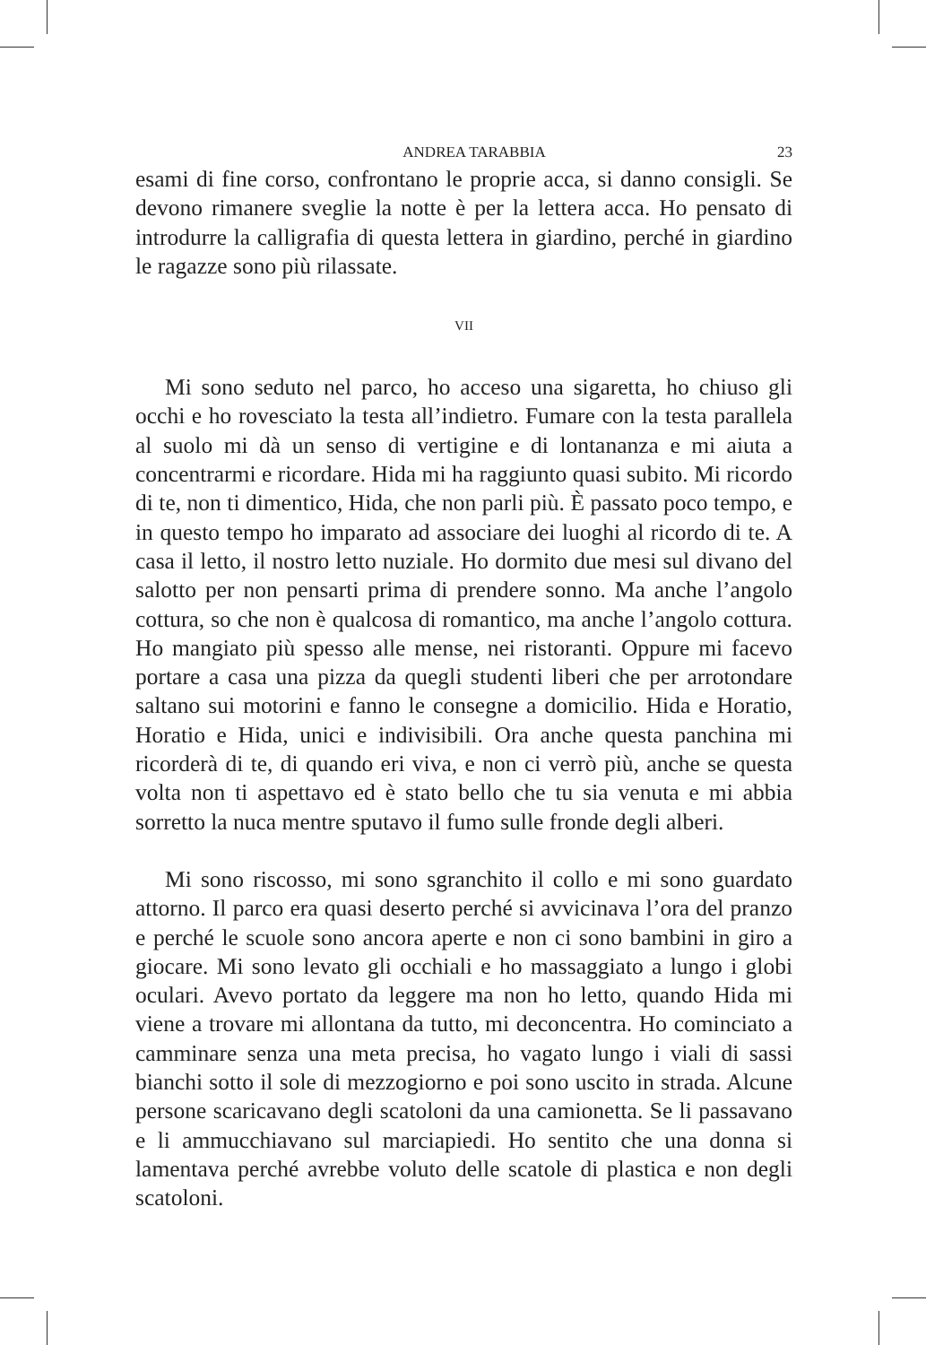ANDREA TARABBIA 23
esami di fine corso, confrontano le proprie acca, si danno consigli. Se devono rimanere sveglie la notte è per la lettera acca. Ho pensato di introdurre la calligrafia di questa lettera in giardino, perché in giardino le ragazze sono più rilassate.
VII
Mi sono seduto nel parco, ho acceso una sigaretta, ho chiuso gli occhi e ho rovesciato la testa all’indietro. Fumare con la testa parallela al suolo mi dà un senso di vertigine e di lontananza e mi aiuta a concentrarmi e ricordare. Hida mi ha raggiunto quasi subito. Mi ricordo di te, non ti dimentico, Hida, che non parli più. È passato poco tempo, e in questo tempo ho imparato ad associare dei luoghi al ricordo di te. A casa il letto, il nostro letto nuziale. Ho dormito due mesi sul divano del salotto per non pensarti prima di prendere sonno. Ma anche l’angolo cottura, so che non è qualcosa di romantico, ma anche l’angolo cottura. Ho mangiato più spesso alle mense, nei ristoranti. Oppure mi facevo portare a casa una pizza da quegli studenti liberi che per arrotondare saltano sui motorini e fanno le consegne a domicilio. Hida e Horatio, Horatio e Hida, unici e indivisibili. Ora anche questa panchina mi ricorderà di te, di quando eri viva, e non ci verrò più, anche se questa volta non ti aspettavo ed è stato bello che tu sia venuta e mi abbia sorretto la nuca mentre sputavo il fumo sulle fronde degli alberi.
Mi sono riscosso, mi sono sgranchito il collo e mi sono guardato attorno. Il parco era quasi deserto perché si avvicinava l’ora del pranzo e perché le scuole sono ancora aperte e non ci sono bambini in giro a giocare. Mi sono levato gli occhiali e ho massaggiato a lungo i globi oculari. Avevo portato da leggere ma non ho letto, quando Hida mi viene a trovare mi allontana da tutto, mi deconcentra. Ho cominciato a camminare senza una meta precisa, ho vagato lungo i viali di sassi bianchi sotto il sole di mezzogiorno e poi sono uscito in strada. Alcune persone scaricavano degli scatoloni da una camionetta. Se li passavano e li ammucchiavano sul marciapiedi. Ho sentito che una donna si lamentava perché avrebbe voluto delle scatole di plastica e non degli scatoloni.